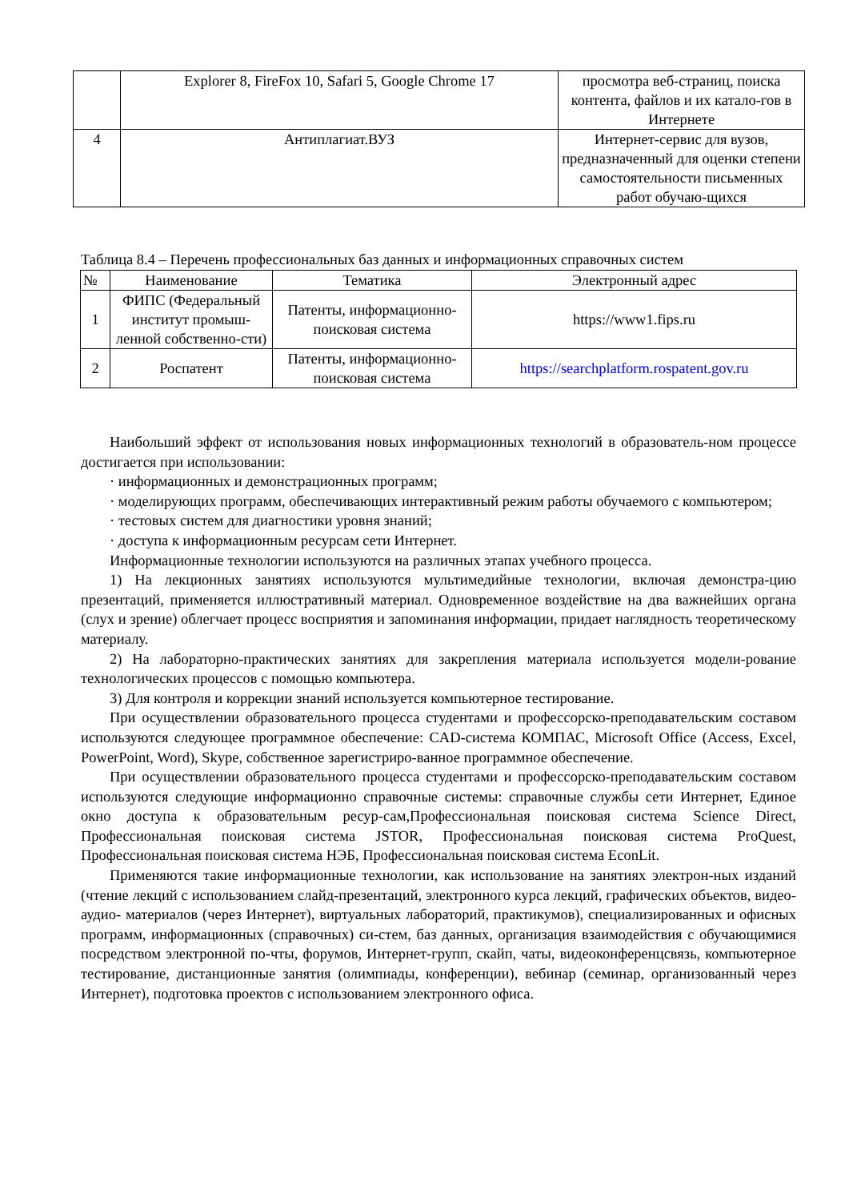| | Explorer 8, FireFox 10, Safari 5, Google Chrome 17 | просмотра веб-страниц, поиска контента, файлов и их катало-гов в Интернете |
| 4 | Антиплагиат.ВУЗ | Интернет-сервис для вузов, предназначенный для оценки степени самостоятельности письменных работ обучаю-щихся |
Таблица 8.4 – Перечень профессиональных баз данных и информационных справочных систем
| № | Наименование | Тематика | Электронный адрес |
| --- | --- | --- | --- |
| 1 | ФИПС (Федеральный институт промыш-ленной собственно-сти) | Патенты, информационно-поисковая система | https://www1.fips.ru |
| 2 | Роспатент | Патенты, информационно-поисковая система | https://searchplatform.rospatent.gov.ru |
Наибольший эффект от использования новых информационных технологий в образователь-ном процессе достигается при использовании:
· информационных и демонстрационных программ;
· моделирующих программ, обеспечивающих интерактивный режим работы обучаемого с компьютером;
· тестовых систем для диагностики уровня знаний;
· доступа к информационным ресурсам сети Интернет.
Информационные технологии используются на различных этапах учебного процесса.
1) На лекционных занятиях используются мультимедийные технологии, включая демонстра-цию презентаций, применяется иллюстративный материал. Одновременное воздействие на два важнейших органа (слух и зрение) облегчает процесс восприятия и запоминания информации, придает наглядность теоретическому материалу.
2) На лабораторно-практических занятиях для закрепления материала используется модели-рование технологических процессов с помощью компьютера.
3) Для контроля и коррекции знаний используется компьютерное тестирование.
При осуществлении образовательного процесса студентами и профессорско-преподавательским составом используются следующее программное обеспечение: CAD-система КОМПАС, Microsoft Office (Access, Excel, PowerPoint, Word), Skype, собственное зарегистриро-ванное программное обеспечение.
При осуществлении образовательного процесса студентами и профессорско-преподавательским составом используются следующие информационно справочные системы: справочные службы сети Интернет, Единое окно доступа к образовательным ресур-сам,Профессиональная поисковая система Science Direct, Профессиональная поисковая система JSTOR, Профессиональная поисковая система ProQuest, Профессиональная поисковая система НЭБ, Профессиональная поисковая система EconLit.
Применяются такие информационные технологии, как использование на занятиях электрон-ных изданий (чтение лекций с использованием слайд-презентаций, электронного курса лекций, графических объектов, видео- аудио- материалов (через Интернет), виртуальных лабораторий, практикумов), специализированных и офисных программ, информационных (справочных) си-стем, баз данных, организация взаимодействия с обучающимися посредством электронной по-чты, форумов, Интернет-групп, скайп, чаты, видеоконференцсвязь, компьютерное тестирование, дистанционные занятия (олимпиады, конференции), вебинар (семинар, организованный через Интернет), подготовка проектов с использованием электронного офиса.